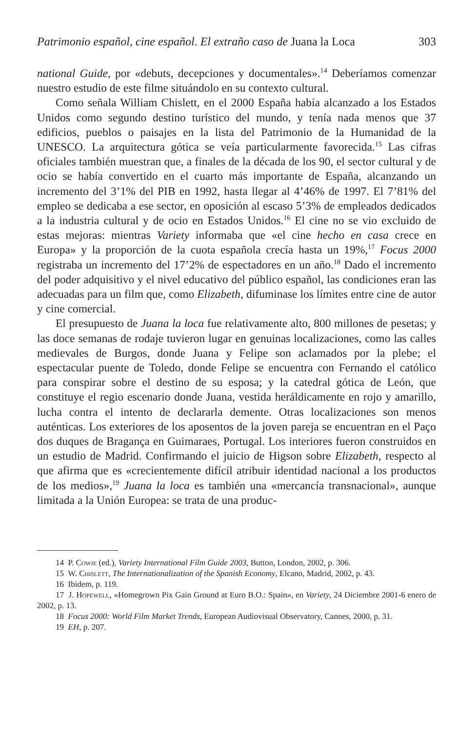Patrimonio español, cine español. El extraño caso de Juana la Loca 303
national Guide, por «debuts, decepciones y documentales».<sup>14</sup> Deberíamos comenzar nuestro estudio de este filme situándolo en su contexto cultural.
Como señala William Chislett, en el 2000 España había alcanzado a los Estados Unidos como segundo destino turístico del mundo, y tenía nada menos que 37 edificios, pueblos o paisajes en la lista del Patrimonio de la Humanidad de la UNESCO. La arquitectura gótica se veía particularmente favorecida.<sup>15</sup> Las cifras oficiales también muestran que, a finales de la década de los 90, el sector cultural y de ocio se había convertido en el cuarto más importante de España, alcanzando un incremento del 3’1% del PIB en 1992, hasta llegar al 4’46% de 1997. El 7’81% del empleo se dedicaba a ese sector, en oposición al escaso 5’3% de empleados dedicados a la industria cultural y de ocio en Estados Unidos.<sup>16</sup> El cine no se vio excluido de estas mejoras: mientras Variety informaba que «el cine hecho en casa crece en Europa» y la proporción de la cuota española crecía hasta un 19%,<sup>17</sup> Focus 2000 registraba un incremento del 17’2% de espectadores en un año.<sup>18</sup> Dado el incremento del poder adquisitivo y el nivel educativo del público español, las condiciones eran las adecuadas para un film que, como Elizabeth, difuminase los límites entre cine de autor y cine comercial.
El presupuesto de Juana la loca fue relativamente alto, 800 millones de pesetas; y las doce semanas de rodaje tuvieron lugar en genuinas localizaciones, como las calles medievales de Burgos, donde Juana y Felipe son aclamados por la plebe; el espectacular puente de Toledo, donde Felipe se encuentra con Fernando el católico para conspirar sobre el destino de su esposa; y la catedral gótica de León, que constituye el regio escenario donde Juana, vestida heráldicamente en rojo y amarillo, lucha contra el intento de declararla demente. Otras localizaciones son menos auténticas. Los exteriores de los aposentos de la joven pareja se encuentran en el Paço dos duques de Bragança en Guimaraes, Portugal. Los interiores fueron construidos en un estudio de Madrid. Confirmando el juicio de Higson sobre Elizabeth, respecto al que afirma que es «crecientemente difícil atribuir identidad nacional a los productos de los medios»,<sup>19</sup> Juana la loca es también una «mercancía transnacional», aunque limitada a la Unión Europea: se trata de una produc-
14 P. Cowie (ed.), Variety International Film Guide 2003, Button, London, 2002, p. 306.
15 W. Chislett, The Internationalization of the Spanish Economy, Elcano, Madrid, 2002, p. 43.
16 Ibidem, p. 119.
17 J. Hopewell, «Homegrown Pix Gain Ground at Euro B.O.: Spain», en Variety, 24 Diciembre 2001-6 enero de 2002, p. 13.
18 Focus 2000: World Film Market Trends, European Audiovisual Observatory, Cannes, 2000, p. 31.
19 EH, p. 207.